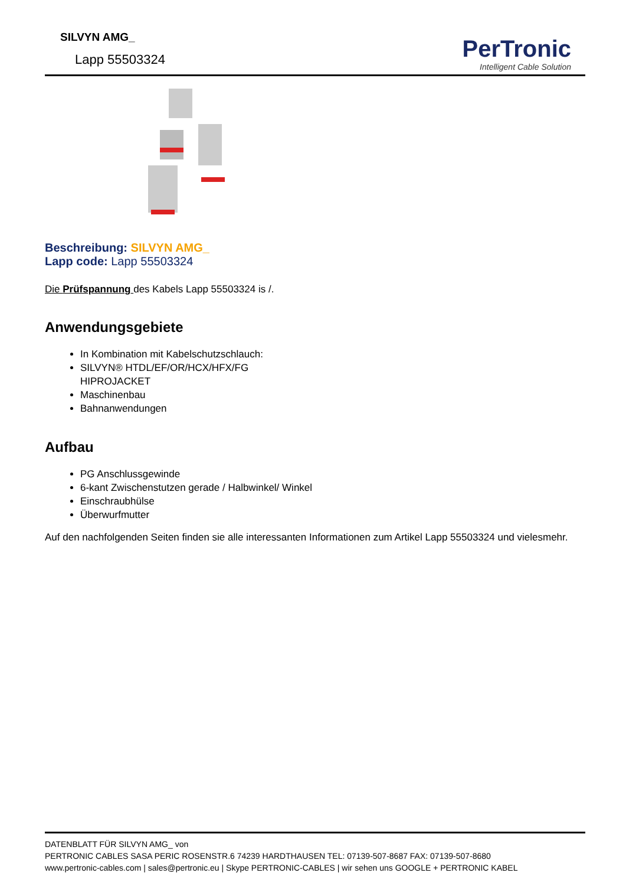SILVYN AMG_
Lapp 55503324
PerTronic
Intelligent Cable Solution
Beschreibung: SILVYN AMG_
Lapp code: Lapp 55503324
Die Prüfspannung des Kabels Lapp 55503324 is /.
Anwendungsgebiete
In Kombination mit Kabelschutzschlauch:
SILVYN® HTDL/EF/OR/HCX/HFX/FG
HIPROJACKET
Maschinenbau
Bahnanwendungen
Aufbau
PG Anschlussgewinde
6-kant Zwischenstutzen gerade / Halbwinkel/ Winkel
Einschraubhülse
Überwurfmutter
Auf den nachfolgenden Seiten finden sie alle interessanten Informationen zum Artikel Lapp 55503324 und vielesmehr.
DATENBLATT FÜR SILVYN AMG_ von
PERTRONIC CABLES SASA PERIC ROSENSTR.6 74239 HARDTHAUSEN TEL: 07139-507-8687 FAX: 07139-507-8680
www.pertronic-cables.com | sales@pertronic.eu | Skype PERTRONIC-CABLES | wir sehen uns GOOGLE + PERTRONIC KABEL